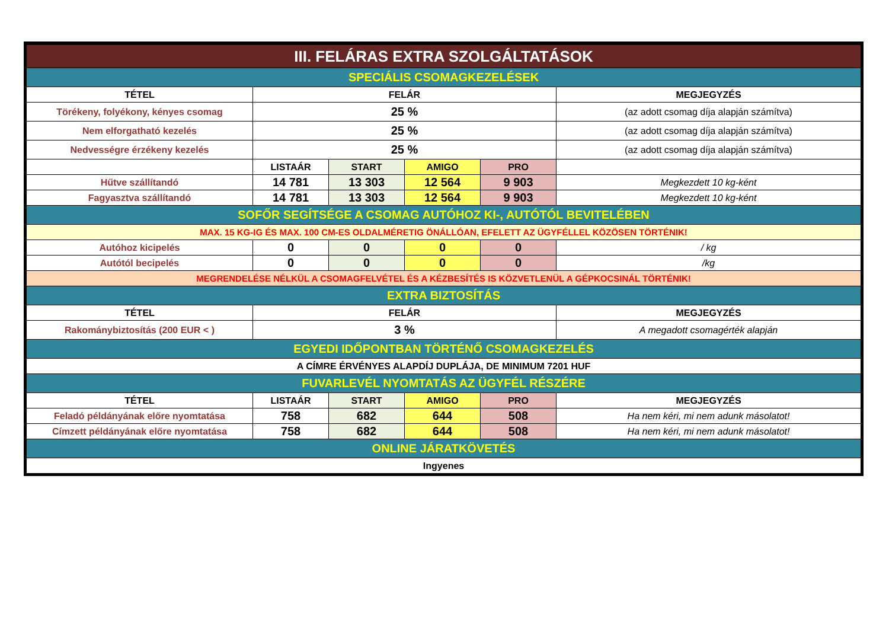| III. FELÁRAS EXTRA SZOLGÁLTATÁSOK | | | | | |
| SPECIÁLIS CSOMAGKEZELÉSEK | | | | | |
| TÉTEL | FELÁR | | | | MEGJEGYZÉS |
| Törékeny, folyékony, kényes csomag | 25 % | | | | (az adott csomag díja alapján számítva) |
| Nem elforgatható kezelés | 25 % | | | | (az adott csomag díja alapján számítva) |
| Nedvességre érzékeny kezelés | 25 % | | | | (az adott csomag díja alapján számítva) |
| | LISTAÁR | START | AMIGO | PRO | |
| Hűtve szállítandó | 14 781 | 13 303 | 12 564 | 9 903 | Megkezdett 10 kg-ként |
| Fagyasztva szállítandó | 14 781 | 13 303 | 12 564 | 9 903 | Megkezdett 10 kg-ként |
| SOFŐR SEGÍTSÉGE A CSOMAG AUTÓHOZ KI-, AUTÓTÓL BEVITELÉBEN | | | | | |
| MAX. 15 KG-IG ÉS MAX. 100 CM-ES OLDALMÉRETIG ÖNÁLLÓAN, EFELETT AZ ÜGYFÉLLEL KÖZÖSEN TÖRTÉNIK! | | | | | |
| Autóhoz kicipelés | 0 | 0 | 0 | 0 | / kg |
| Autótól becipelés | 0 | 0 | 0 | 0 | /kg |
| MEGRENDELÉSE NÉLKÜL A CSOMAGFELVÉTEL ÉS A KÉZBESÍTÉS IS KÖZVETLENÜL A GÉPKOCSINÁL TÖRTÉNIK! | | | | | |
| EXTRA BIZTOSÍTÁS | | | | | |
| TÉTEL | FELÁR | | | | MEGJEGYZÉS |
| Rakománybiztosítás (200 EUR < ) | 3 % | | | | A megadott csomagérték alapján |
| EGYEDI IDŐPONTBAN TÖRTÉNŐ CSOMAGKEZELÉS | | | | | |
| A CÍMRE ÉRVÉNYES ALAPDÍJ DUPLÁJA, DE MINIMUM 7201 HUF | | | | | |
| FUVARLEVÉL NYOMTATÁS AZ ÜGYFÉL RÉSZÉRE | | | | | |
| TÉTEL | LISTAÁR | START | AMIGO | PRO | MEGJEGYZÉS |
| Feladó példányának előre nyomtatása | 758 | 682 | 644 | 508 | Ha nem kéri, mi nem adunk másolatot! |
| Címzett példányának előre nyomtatása | 758 | 682 | 644 | 508 | Ha nem kéri, mi nem adunk másolatot! |
| ONLINE JÁRATKÖVETÉS | | | | | |
| Ingyenes | | | | | |